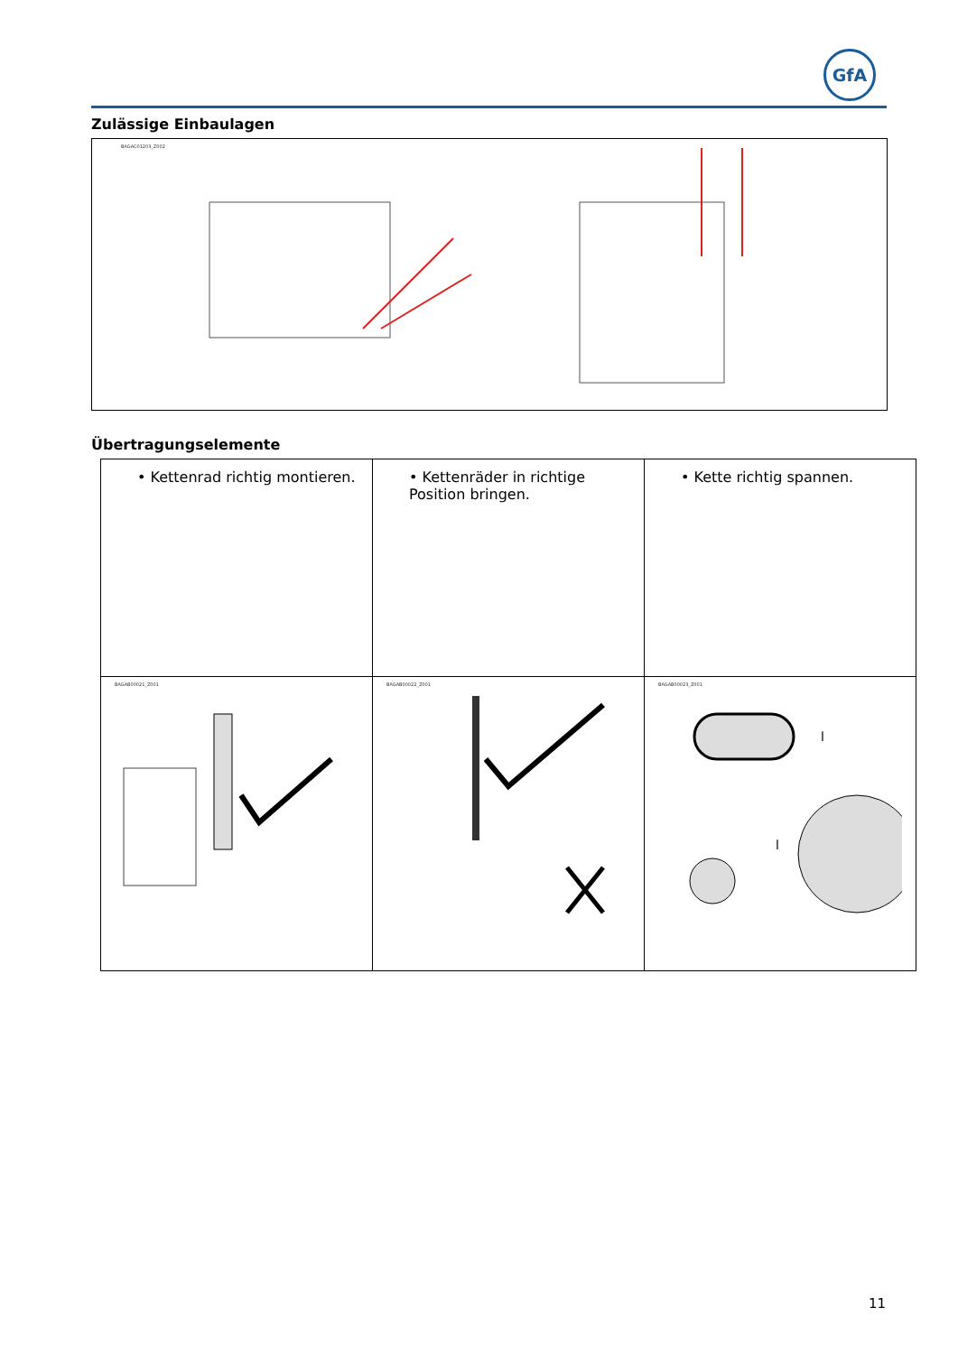GfA
Zulässige Einbaulagen
BAGAC01203_Z002
Übertragungselemente
| • Kettenrad richtig montieren. | • Kettenräder in richtige Position bringen. | • Kette richtig spannen. |
| BAGAB00021_Z001 | BAGAB00022_Z001 | BAGAB00023_Z001 l l |
11